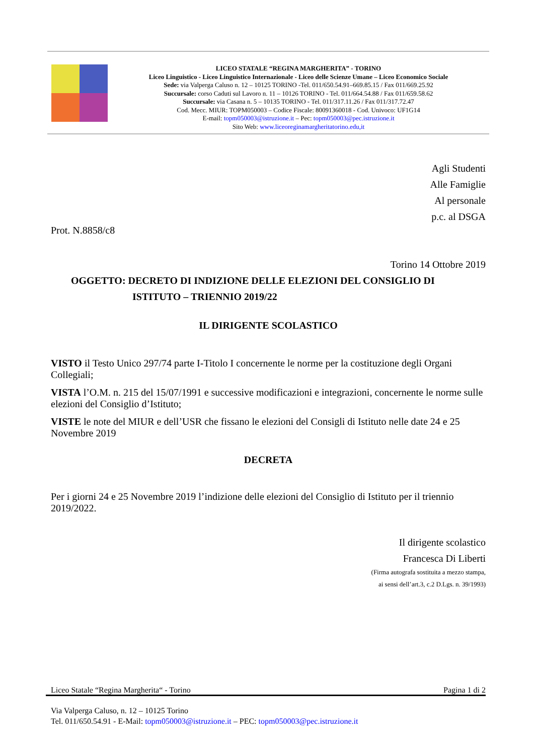LICEO STATALE “REGINA MARGHERITA” - TORINO
Liceo Linguistico - Liceo Linguistico Internazionale - Liceo delle Scienze Umane – Liceo Economico Sociale
Sede: via Valperga Caluso n. 12 – 10125 TORINO -Tel. 011/650.54.91–669.85.15 / Fax 011/669.25.92
Succursale: corso Caduti sul Lavoro n. 11 – 10126 TORINO - Tel. 011/664.54.88 / Fax 011/659.58.62
Succursale: via Casana n. 5 – 10135 TORINO - Tel. 011/317.11.26 / Fax 011/317.72.47
Cod. Mecc. MIUR: TOPM050003 – Codice Fiscale: 80091360018 - Cod. Univoco: UF1G14
E-mail: topm050003@istruzione.it – Pec: topm050003@pec.istruzione.it
Sito Web: www.liceoreginamargheritatorino.edu,it
Agli Studenti
Alle Famiglie
Al personale
p.c. al DSGA
Prot. N.8858/c8
Torino 14 Ottobre 2019
OGGETTO: DECRETO DI INDIZIONE DELLE ELEZIONI DEL CONSIGLIO DI
ISTITUTO – TRIENNIO 2019/22
IL DIRIGENTE SCOLASTICO
VISTO il Testo Unico 297/74 parte I-Titolo I concernente le norme per la costituzione degli Organi Collegiali;
VISTA l’O.M. n. 215 del 15/07/1991 e successive modificazioni e integrazioni, concernente le norme sulle elezioni del Consiglio d’Istituto;
VISTE le note del MIUR e dell’USR che fissano le elezioni del Consigli di Istituto nelle date 24 e 25 Novembre 2019
DECRETA
Per i giorni 24 e 25 Novembre 2019 l’indizione delle elezioni del Consiglio di Istituto per il triennio 2019/2022.
Il dirigente scolastico
Francesca Di Liberti
(Firma autografa sostituita a mezzo stampa,
ai sensi dell’art.3, c.2 D.Lgs. n. 39/1993)
Liceo Statale “Regina Margherita“ - Torino Pagina 1 di 2
Via Valperga Caluso, n. 12 – 10125 Torino
Tel. 011/650.54.91 - E-Mail: topm050003@istruzione.it – PEC: topm050003@pec.istruzione.it